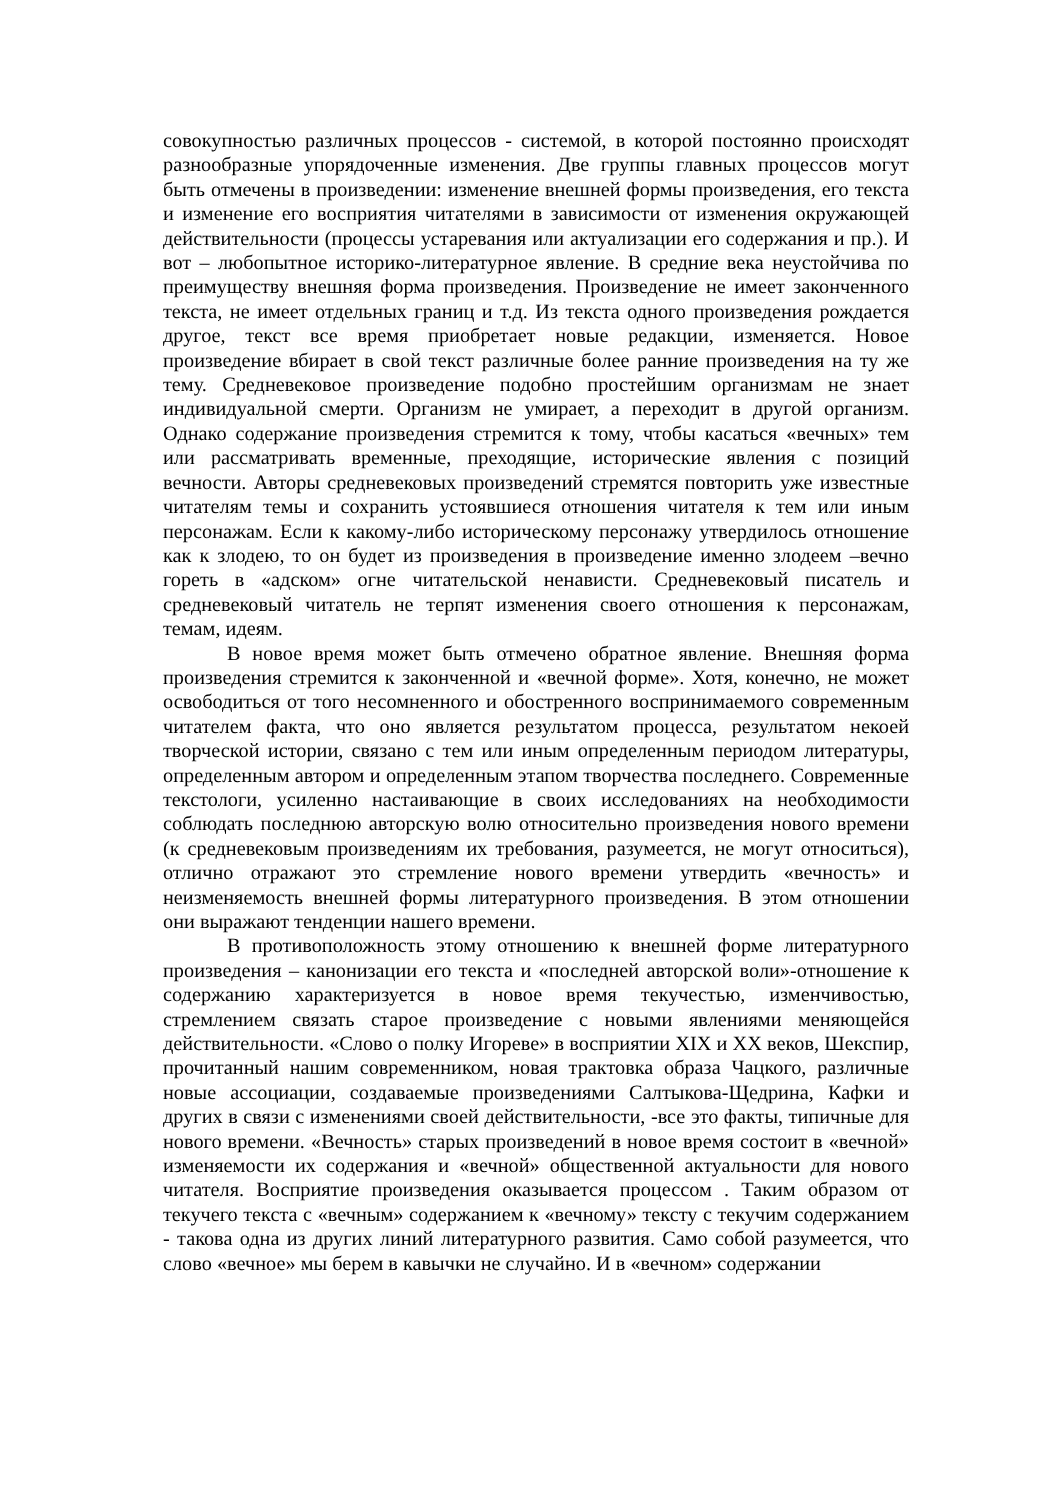совокупностью различных процессов - системой, в которой постоянно происходят разнообразные упорядоченные изменения. Две группы главных процессов могут быть отмечены в произведении: изменение внешней формы произведения, его текста и изменение его восприятия читателями в зависимости от изменения окружающей действительности (процессы устаревания или актуализации его содержания и пр.). И вот – любопытное историко-литературное явление. В средние века неустойчива по преимуществу внешняя форма произведения. Произведение не имеет законченного текста, не имеет отдельных границ и т.д. Из текста одного произведения рождается другое, текст все время приобретает новые редакции, изменяется. Новое произведение вбирает в свой текст различные более ранние произведения на ту же тему. Средневековое произведение подобно простейшим организмам не знает индивидуальной смерти. Организм не умирает, а переходит в другой организм. Однако содержание произведения стремится к тому, чтобы касаться «вечных» тем или рассматривать временные, преходящие, исторические явления с позиций вечности. Авторы средневековых произведений стремятся повторить уже известные читателям темы и сохранить устоявшиеся отношения читателя к тем или иным персонажам. Если к какому-либо историческому персонажу утвердилось отношение как к злодею, то он будет из произведения в произведение именно злодеем –вечно гореть в «адском» огне читательской ненависти. Средневековый писатель и средневековый читатель не терпят изменения своего отношения к персонажам, темам, идеям.
В новое время может быть отмечено обратное явление. Внешняя форма произведения стремится к законченной и «вечной форме». Хотя, конечно, не может освободиться от того несомненного и обостренного воспринимаемого современным читателем факта, что оно является результатом процесса, результатом некоей творческой истории, связано с тем или иным определенным периодом литературы, определенным автором и определенным этапом творчества последнего. Современные текстологи, усиленно настаивающие в своих исследованиях на необходимости соблюдать последнюю авторскую волю относительно произведения нового времени (к средневековым произведениям их требования, разумеется, не могут относиться), отлично отражают это стремление нового времени утвердить «вечность» и неизменяемость внешней формы литературного произведения. В этом отношении они выражают тенденции нашего времени.
В противоположность этому отношению к внешней форме литературного произведения – канонизации его текста и «последней авторской воли»-отношение к содержанию характеризуется в новое время текучестью, изменчивостью, стремлением связать старое произведение с новыми явлениями меняющейся действительности. «Слово о полку Игореве» в восприятии XIX и XX веков, Шекспир, прочитанный нашим современником, новая трактовка образа Чацкого, различные новые ассоциации, создаваемые произведениями Салтыкова-Щедрина, Кафки и других в связи с изменениями своей действительности, -все это факты, типичные для нового времени. «Вечность» старых произведений в новое время состоит в «вечной» изменяемости их содержания и «вечной» общественной актуальности для нового читателя. Восприятие произведения оказывается процессом . Таким образом от текучего текста с «вечным» содержанием к «вечному» тексту с текучим содержанием - такова одна из других линий литературного развития. Само собой разумеется, что слово «вечное» мы берем в кавычки не случайно. И в «вечном» содержании